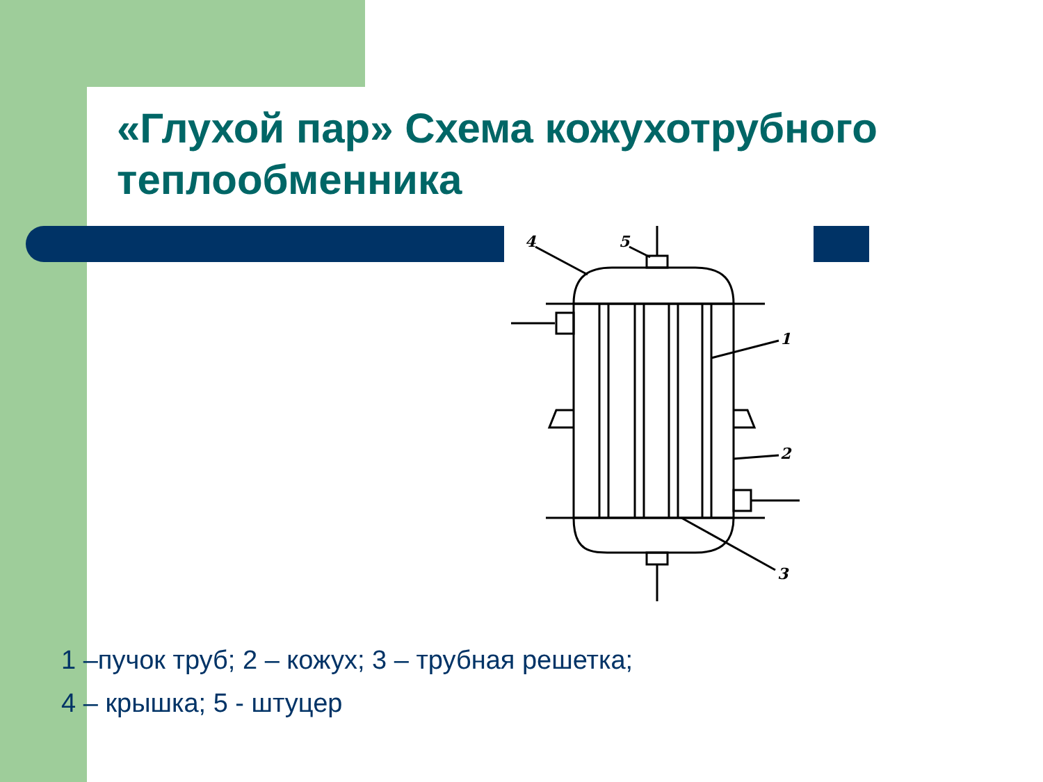«Глухой пар» Схема кожухотрубного теплообменника
4
5
1
2
3
1 –пучок труб; 2 – кожух; 3 – трубная решетка;
4 – крышка; 5 - штуцер